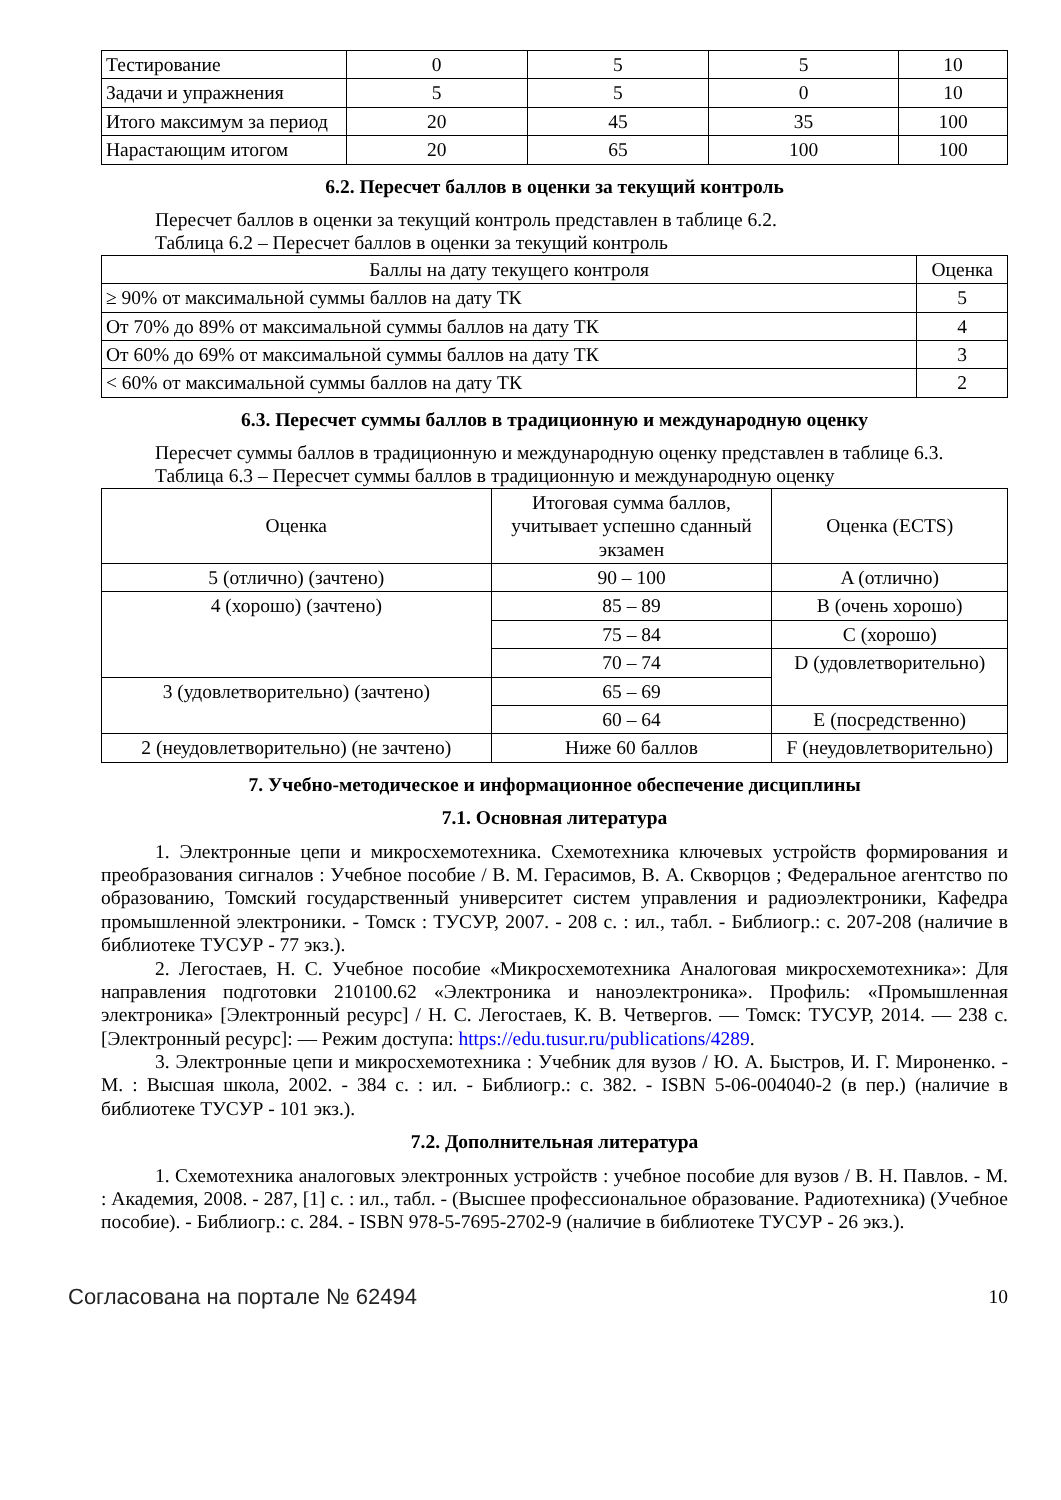| Тестирование | 0 | 5 | 5 | 10 |
| Задачи и упражнения | 5 | 5 | 0 | 10 |
| Итого максимум за период | 20 | 45 | 35 | 100 |
| Нарастающим итогом | 20 | 65 | 100 | 100 |
6.2. Пересчет баллов в оценки за текущий контроль
Пересчет баллов в оценки за текущий контроль представлен в таблице 6.2.
Таблица 6.2 – Пересчет баллов в оценки за текущий контроль
| Баллы на дату текущего контроля | Оценка |
| --- | --- |
| ≥ 90% от максимальной суммы баллов на дату ТК | 5 |
| От 70% до 89% от максимальной суммы баллов на дату ТК | 4 |
| От 60% до 69% от максимальной суммы баллов на дату ТК | 3 |
| < 60% от максимальной суммы баллов на дату ТК | 2 |
6.3. Пересчет суммы баллов в традиционную и международную оценку
Пересчет суммы баллов в традиционную и международную оценку представлен в таблице 6.3.
Таблица 6.3 – Пересчет суммы баллов в традиционную и международную оценку
| Оценка | Итоговая сумма баллов, учитывает успешно сданный экзамен | Оценка (ECTS) |
| --- | --- | --- |
| 5 (отлично) (зачтено) | 90 – 100 | A (отлично) |
| 4 (хорошо) (зачтено) | 85 – 89 | B (очень хорошо) |
| | 75 – 84 | C (хорошо) |
| | 70 – 74 | D (удовлетворительно) |
| 3 (удовлетворительно) (зачтено) | 65 – 69 | |
| | 60 – 64 | E (посредственно) |
| 2 (неудовлетворительно) (не зачтено) | Ниже 60 баллов | F (неудовлетворительно) |
7. Учебно-методическое и информационное обеспечение дисциплины
7.1. Основная литература
1. Электронные цепи и микросхемотехника. Схемотехника ключевых устройств формирования и преобразования сигналов : Учебное пособие / В. М. Герасимов, В. А. Скворцов ; Федеральное агентство по образованию, Томский государственный университет систем управления и радиоэлектроники, Кафедра промышленной электроники. - Томск : ТУСУР, 2007. - 208 с. : ил., табл. - Библиогр.: с. 207-208 (наличие в библиотеке ТУСУР - 77 экз.).
2. Легостаев, Н. С. Учебное пособие «Микросхемотехника Аналоговая микросхемотехника»: Для направления подготовки 210100.62 «Электроника и наноэлектроника». Профиль: «Промышленная электроника» [Электронный ресурс] / Н. С. Легостаев, К. В. Четвергов. — Томск: ТУСУР, 2014. — 238 с. [Электронный ресурс]: — Режим доступа: https://edu.tusur.ru/publications/4289.
3. Электронные цепи и микросхемотехника : Учебник для вузов / Ю. А. Быстров, И. Г. Мироненко. - М. : Высшая школа, 2002. - 384 с. : ил. - Библиогр.: с. 382. - ISBN 5-06-004040-2 (в пер.) (наличие в библиотеке ТУСУР - 101 экз.).
7.2. Дополнительная литература
1. Схемотехника аналоговых электронных устройств : учебное пособие для вузов / В. Н. Павлов. - М. : Академия, 2008. - 287, [1] с. : ил., табл. - (Высшее профессиональное образование. Радиотехника) (Учебное пособие). - Библиогр.: с. 284. - ISBN 978-5-7695-2702-9 (наличие в библиотеке ТУСУР - 26 экз.).
Согласована на портале № 62494 10